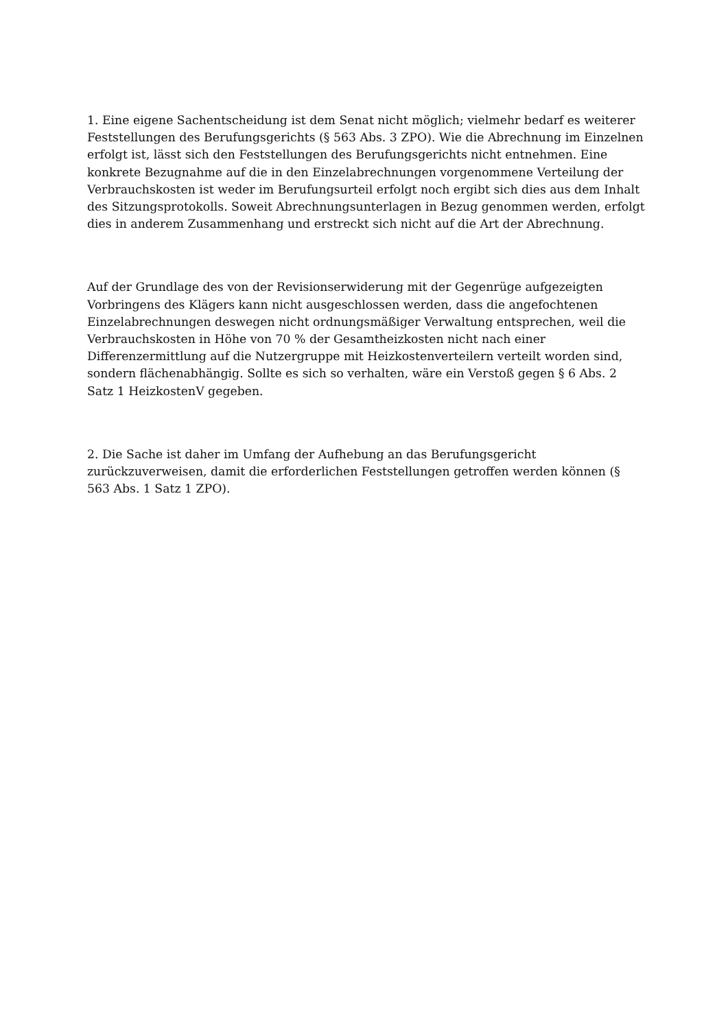1. Eine eigene Sachentscheidung ist dem Senat nicht möglich; vielmehr bedarf es weiterer Feststellungen des Berufungsgerichts (§ 563 Abs. 3 ZPO). Wie die Abrechnung im Einzelnen erfolgt ist, lässt sich den Feststellungen des Berufungsgerichts nicht entnehmen. Eine konkrete Bezugnahme auf die in den Einzelabrechnungen vorgenommene Verteilung der Verbrauchskosten ist weder im Berufungsurteil erfolgt noch ergibt sich dies aus dem Inhalt des Sitzungsprotokolls. Soweit Abrechnungsunterlagen in Bezug genommen werden, erfolgt dies in anderem Zusammenhang und erstreckt sich nicht auf die Art der Abrechnung.
Auf der Grundlage des von der Revisionserwiderung mit der Gegenrüge aufgezeigten Vorbringens des Klägers kann nicht ausgeschlossen werden, dass die angefochtenen Einzelabrechnungen deswegen nicht ordnungsmäßiger Verwaltung entsprechen, weil die Verbrauchskosten in Höhe von 70 % der Gesamtheizkosten nicht nach einer Differenzermittlung auf die Nutzergruppe mit Heizkostenverteilern verteilt worden sind, sondern flächenabhängig. Sollte es sich so verhalten, wäre ein Verstoß gegen § 6 Abs. 2 Satz 1 HeizkostenV gegeben.
2. Die Sache ist daher im Umfang der Aufhebung an das Berufungsgericht zurückzuverweisen, damit die erforderlichen Feststellungen getroffen werden können (§ 563 Abs. 1 Satz 1 ZPO).